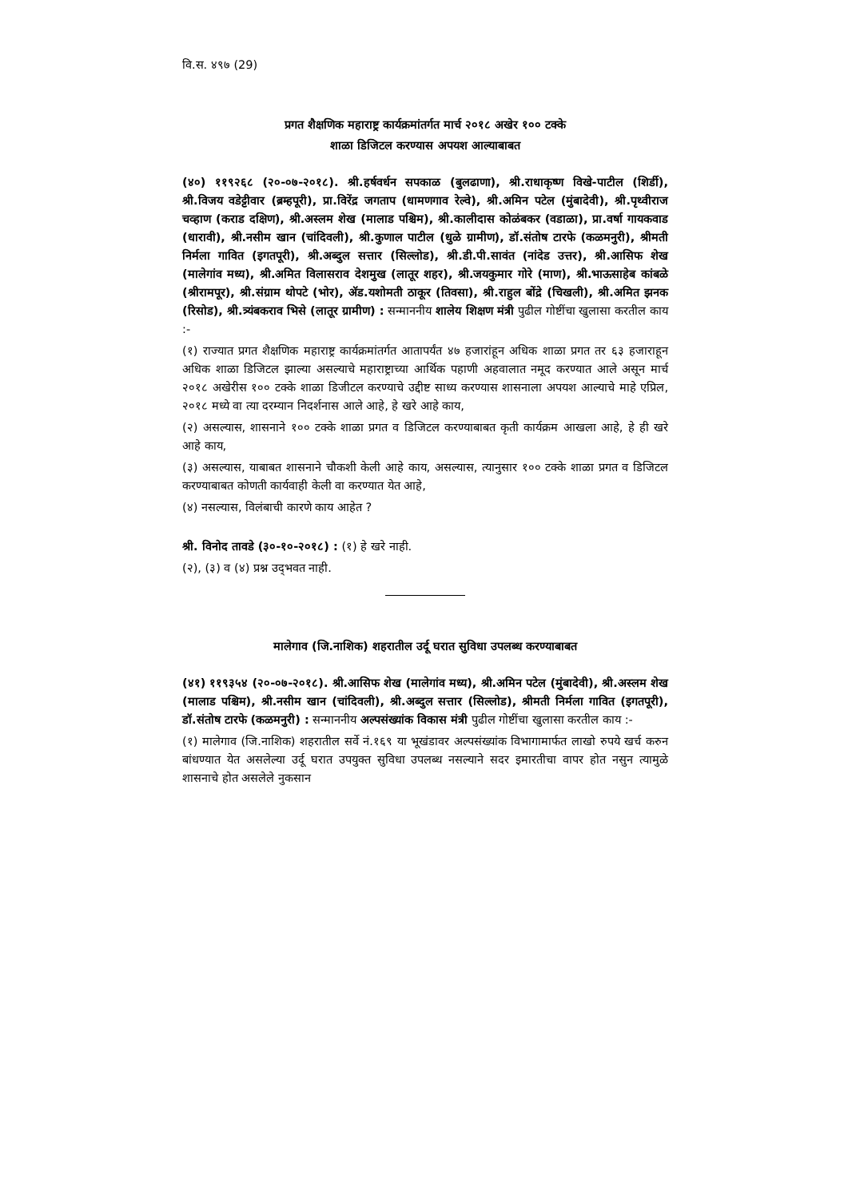वि.स. ४९७ (29)
प्रगत शैक्षणिक महाराष्ट्र कार्यक्रमांतर्गत मार्च २०१८ अखेर १०० टक्के
शाळा डिजिटल करण्यास अपयश आल्याबाबत
(४०) ११९२६८ (२०-०७-२०१८). श्री.हर्षवर्धन सपकाळ (बुलढाणा), श्री.राधाकृष्ण विखे-पाटील (शिर्डी), श्री.विजय वडेट्टीवार (ब्रम्हपूरी), प्रा.विरेंद्र जगताप (धामणगाव रेल्वे), श्री.अमिन पटेल (मुंबादेवी), श्री.पृथ्वीराज चव्हाण (कराड दक्षिण), श्री.अस्लम शेख (मालाड पश्चिम), श्री.कालीदास कोळंबकर (वडाळा), प्रा.वर्षा गायकवाड (धारावी), श्री.नसीम खान (चांदिवली), श्री.कुणाल पाटील (धुळे ग्रामीण), डॉ.संतोष टारफे (कळमनुरी), श्रीमती निर्मला गावित (इगतपूरी), श्री.अब्दुल सत्तार (सिल्लोड), श्री.डी.पी.सावंत (नांदेड उत्तर), श्री.आसिफ शेख (मालेगांव मध्य), श्री.अमित विलासराव देशमुख (लातूर शहर), श्री.जयकुमार गोरे (माण), श्री.भाऊसाहेब कांबळे (श्रीरामपूर), श्री.संग्राम थोपटे (भोर), ॲड.यशोमती ठाकूर (तिवसा), श्री.राहुल बोंद्रे (चिखली), श्री.अमित झनक (रिसोड), श्री.त्र्यंबकराव भिसे (लातूर ग्रामीण) : सन्माननीय शालेय शिक्षण मंत्री पुढील गोष्टींचा खुलासा करतील काय :-
(१) राज्यात प्रगत शैक्षणिक महाराष्ट्र कार्यक्रमांतर्गत आतापर्यंत ४७ हजारांहून अधिक शाळा प्रगत तर ६३ हजाराहून अधिक शाळा डिजिटल झाल्या असल्याचे महाराष्ट्राच्या आर्थिक पहाणी अहवालात नमूद करण्यात आले असून मार्च २०१८ अखेरीस १०० टक्के शाळा डिजीटल करण्याचे उद्दीष्ट साध्य करण्यास शासनाला अपयश आल्याचे माहे एप्रिल, २०१८ मध्ये वा त्या दरम्यान निदर्शनास आले आहे, हे खरे आहे काय,
(२) असल्यास, शासनाने १०० टक्के शाळा प्रगत व डिजिटल करण्याबाबत कृती कार्यक्रम आखला आहे, हे ही खरे आहे काय,
(३) असल्यास, याबाबत शासनाने चौकशी केली आहे काय, असल्यास, त्यानुसार १०० टक्के शाळा प्रगत व डिजिटल करण्याबाबत कोणती कार्यवाही केली वा करण्यात येत आहे,
(४) नसल्यास, विलंबाची कारणे काय आहेत ?
श्री. विनोद तावडे (३०-१०-२०१८) : (१) हे खरे नाही.
(२), (३) व (४) प्रश्न उद्‌भवत नाही.
मालेगाव (जि.नाशिक) शहरातील उर्दू घरात सुविधा उपलब्ध करण्याबाबत
(४१) ११९३५४ (२०-०७-२०१८). श्री.आसिफ शेख (मालेगांव मध्य), श्री.अमिन पटेल (मुंबादेवी), श्री.अस्लम शेख (मालाड पश्चिम), श्री.नसीम खान (चांदिवली), श्री.अब्दुल सत्तार (सिल्लोड), श्रीमती निर्मला गावित (इगतपूरी), डॉ.संतोष टारफे (कळमनुरी) : सन्माननीय अल्पसंख्यांक विकास मंत्री पुढील गोष्टींचा खुलासा करतील काय :-
(१) मालेगाव (जि.नाशिक) शहरातील सर्वे नं.१६९ या भूखंडावर अल्पसंख्यांक विभागामार्फत लाखो रुपये खर्च करुन बांधण्यात येत असलेल्या उर्दू घरात उपयुक्त सुविधा उपलब्ध नसल्याने सदर इमारतीचा वापर होत नसुन त्यामुळे शासनाचे होत असलेले नुकसान